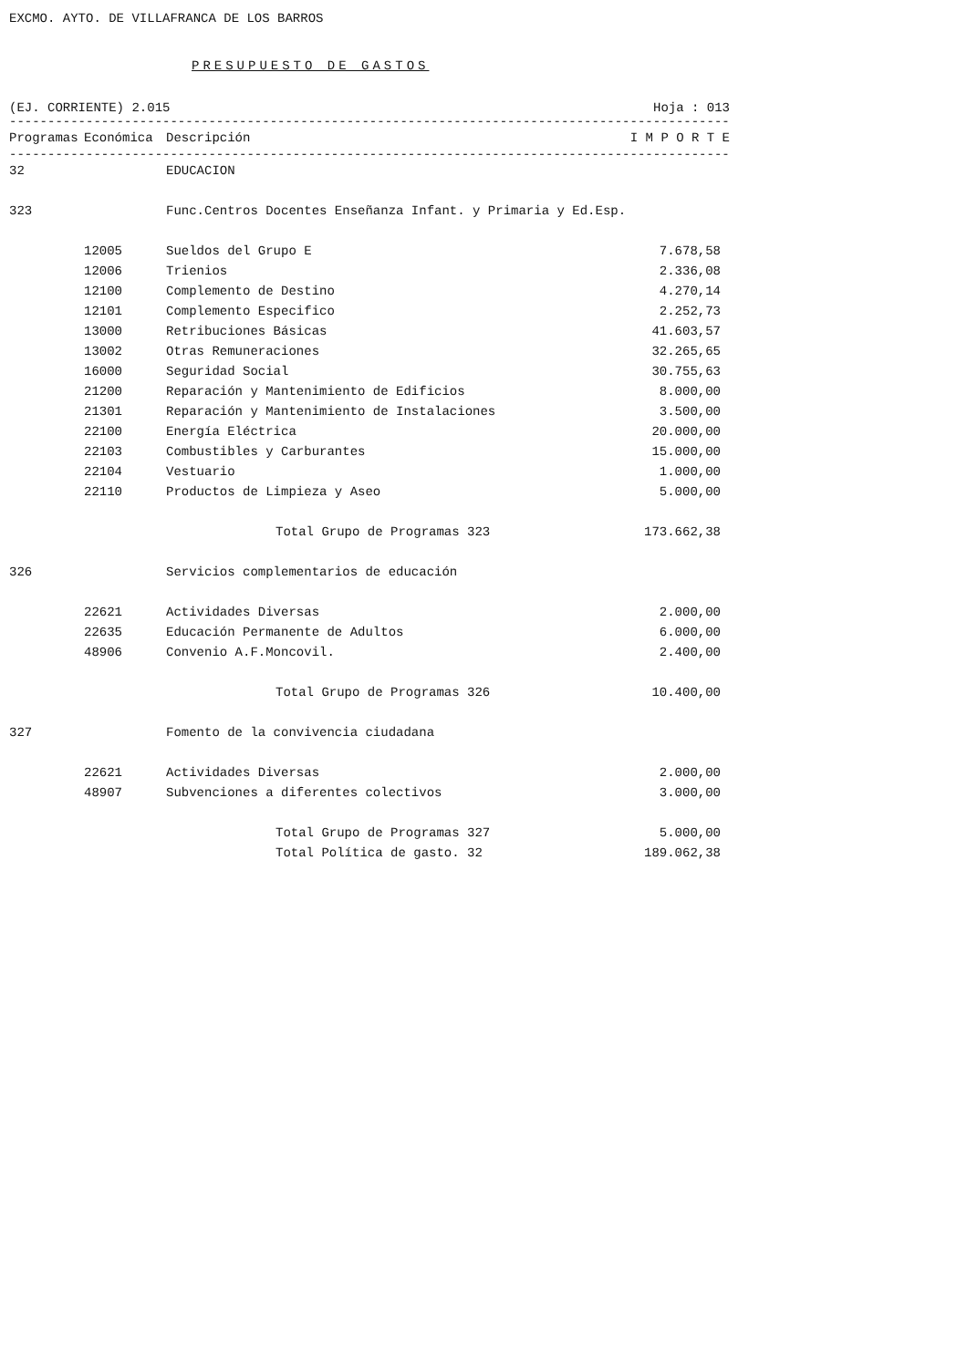EXCMO. AYTO. DE VILLAFRANCA DE LOS BARROS
PRESUPUESTO DE GASTOS
(EJ. CORRIENTE) 2.015 Hoja : 013
------------------------------------------------------------------------------------------------------------
| Programas | Económica | Descripción | I M P O R T E |
| --- | --- | --- | --- |
------------------------------------------------------------------------------------------------------------
| 32 | | EDUCACION | |
| 323 | | Func.Centros Docentes Enseñanza Infant. y Primaria y Ed.Esp. | |
| | 12005 | Sueldos del Grupo E | 7.678,58 |
| | 12006 | Trienios | 2.336,08 |
| | 12100 | Complemento de Destino | 4.270,14 |
| | 12101 | Complemento Especifico | 2.252,73 |
| | 13000 | Retribuciones Básicas | 41.603,57 |
| | 13002 | Otras Remuneraciones | 32.265,65 |
| | 16000 | Seguridad Social | 30.755,63 |
| | 21200 | Reparación y Mantenimiento de Edificios | 8.000,00 |
| | 21301 | Reparación y Mantenimiento de Instalaciones | 3.500,00 |
| | 22100 | Energía Eléctrica | 20.000,00 |
| | 22103 | Combustibles y Carburantes | 15.000,00 |
| | 22104 | Vestuario | 1.000,00 |
| | 22110 | Productos de Limpieza y Aseo | 5.000,00 |
| | | Total Grupo de Programas 323 | 173.662,38 |
| 326 | | Servicios complementarios de educación | |
| | 22621 | Actividades Diversas | 2.000,00 |
| | 22635 | Educación Permanente de Adultos | 6.000,00 |
| | 48906 | Convenio A.F.Moncovil. | 2.400,00 |
| | | Total Grupo de Programas 326 | 10.400,00 |
| 327 | | Fomento de la convivencia ciudadana | |
| | 22621 | Actividades Diversas | 2.000,00 |
| | 48907 | Subvenciones a diferentes colectivos | 3.000,00 |
| | | Total Grupo de Programas 327 | 5.000,00 |
| | | Total Política de gasto. 32 | 189.062,38 |